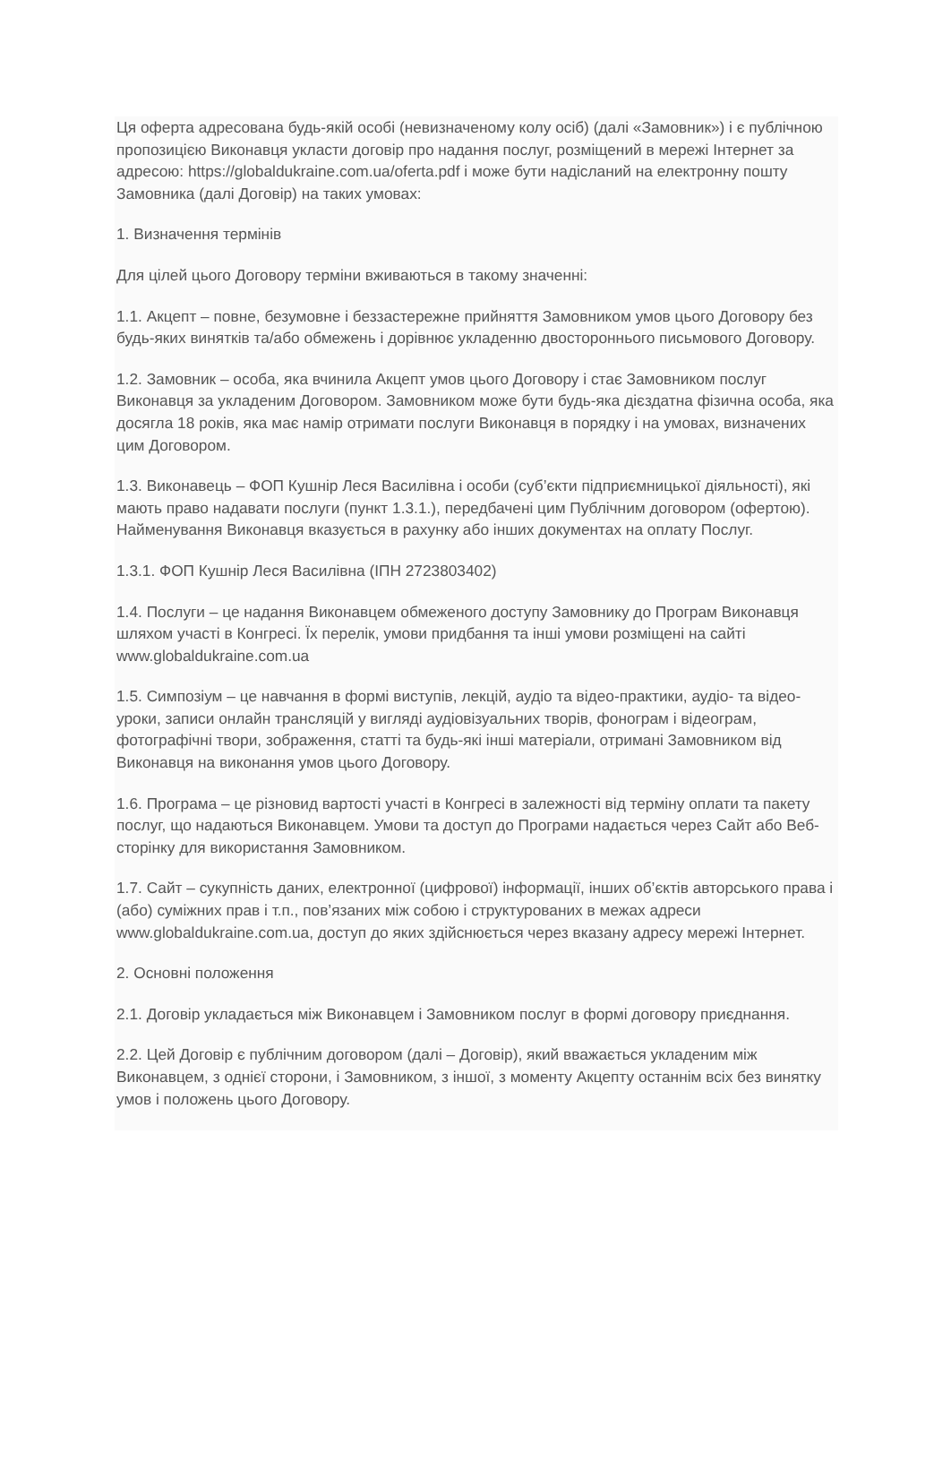Ця оферта адресована будь-якій особі (невизначеному колу осіб) (далі «Замовник») і є публічною пропозицією Виконавця укласти договір про надання послуг, розміщений в мережі Інтернет за адресою: https://globaldukraine.com.ua/oferta.pdf і може бути надісланий на електронну пошту Замовника (далі Договір) на таких умовах:
1. Визначення термінів
Для цілей цього Договору терміни вживаються в такому значенні:
1.1. Акцепт – повне, безумовне і беззастережне прийняття Замовником умов цього Договору без будь-яких винятків та/або обмежень і дорівнює укладенню двостороннього письмового Договору.
1.2. Замовник – особа, яка вчинила Акцепт умов цього Договору і стає Замовником послуг Виконавця за укладеним Договором. Замовником може бути будь-яка дієздатна фізична особа, яка досягла 18 років, яка має намір отримати послуги Виконавця в порядку і на умовах, визначених цим Договором.
1.3. Виконавець – ФОП Кушнір Леся Василівна і особи (суб’єкти підприємницької діяльності), які мають право надавати послуги (пункт 1.3.1.), передбачені цим Публічним договором (офертою). Найменування Виконавця вказується в рахунку або інших документах на оплату Послуг.
1.3.1. ФОП Кушнір Леся Василівна (ІПН 2723803402)
1.4. Послуги – це надання Виконавцем обмеженого доступу Замовнику до Програм Виконавця шляхом участі в Конгресі. Їх перелік, умови придбання та інші умови розміщені на сайті www.globaldukraine.com.ua
1.5. Симпозіум – це навчання в формі виступів, лекцій, аудіо та відео-практики, аудіо- та відео-уроки, записи онлайн трансляцій у вигляді аудіовізуальних творів, фонограм і відеограм, фотографічні твори, зображення, статті та будь-які інші матеріали, отримані Замовником від Виконавця на виконання умов цього Договору.
1.6. Програма – це різновид вартості участі в Конгресі в залежності від терміну оплати та пакету послуг, що надаються Виконавцем. Умови та доступ до Програми надається через Сайт або Веб-сторінку для використання Замовником.
1.7. Сайт – сукупність даних, електронної (цифрової) інформації, інших об’єктів авторського права і (або) суміжних прав і т.п., пов’язаних між собою і структурованих в межах адреси www.globaldukraine.com.ua, доступ до яких здійснюється через вказану адресу мережі Інтернет.
2. Основні положення
2.1. Договір укладається між Виконавцем і Замовником послуг в формі договору приєднання.
2.2. Цей Договір є публічним договором (далі – Договір), який вважається укладеним між Виконавцем, з однієї сторони, і Замовником, з іншої, з моменту Акцепту останнім всіх без винятку умов і положень цього Договору.